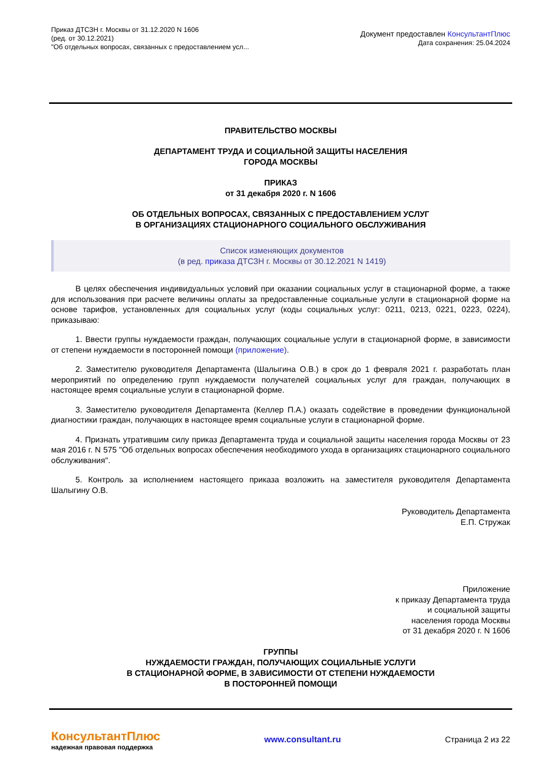Приказ ДТСЗН г. Москвы от 31.12.2020 N 1606
(ред. от 30.12.2021)
"Об отдельных вопросах, связанных с предоставлением усл...
Документ предоставлен КонсультантПлюс
Дата сохранения: 25.04.2024
ПРАВИТЕЛЬСТВО МОСКВЫ
ДЕПАРТАМЕНТ ТРУДА И СОЦИАЛЬНОЙ ЗАЩИТЫ НАСЕЛЕНИЯ
ГОРОДА МОСКВЫ
ПРИКАЗ
от 31 декабря 2020 г. N 1606
ОБ ОТДЕЛЬНЫХ ВОПРОСАХ, СВЯЗАННЫХ С ПРЕДОСТАВЛЕНИЕМ УСЛУГ
В ОРГАНИЗАЦИЯХ СТАЦИОНАРНОГО СОЦИАЛЬНОГО ОБСЛУЖИВАНИЯ
Список изменяющих документов
(в ред. приказа ДТСЗН г. Москвы от 30.12.2021 N 1419)
В целях обеспечения индивидуальных условий при оказании социальных услуг в стационарной форме, а также для использования при расчете величины оплаты за предоставленные социальные услуги в стационарной форме на основе тарифов, установленных для социальных услуг (коды социальных услуг: 0211, 0213, 0221, 0223, 0224), приказываю:
1. Ввести группы нуждаемости граждан, получающих социальные услуги в стационарной форме, в зависимости от степени нуждаемости в посторонней помощи (приложение).
2. Заместителю руководителя Департамента (Шалыгина О.В.) в срок до 1 февраля 2021 г. разработать план мероприятий по определению групп нуждаемости получателей социальных услуг для граждан, получающих в настоящее время социальные услуги в стационарной форме.
3. Заместителю руководителя Департамента (Келлер П.А.) оказать содействие в проведении функциональной диагностики граждан, получающих в настоящее время социальные услуги в стационарной форме.
4. Признать утратившим силу приказ Департамента труда и социальной защиты населения города Москвы от 23 мая 2016 г. N 575 "Об отдельных вопросах обеспечения необходимого ухода в организациях стационарного социального обслуживания".
5. Контроль за исполнением настоящего приказа возложить на заместителя руководителя Департамента Шалыгину О.В.
Руководитель Департамента
Е.П. Стружак
Приложение
к приказу Департамента труда
и социальной защиты
населения города Москвы
от 31 декабря 2020 г. N 1606
ГРУППЫ
НУЖДАЕМОСТИ ГРАЖДАН, ПОЛУЧАЮЩИХ СОЦИАЛЬНЫЕ УСЛУГИ
В СТАЦИОНАРНОЙ ФОРМЕ, В ЗАВИСИМОСТИ ОТ СТЕПЕНИ НУЖДАЕМОСТИ
В ПОСТОРОННЕЙ ПОМОЩИ
КонсультантПлюс
надежная правовая поддержка
www.consultant.ru Страница 2 из 22